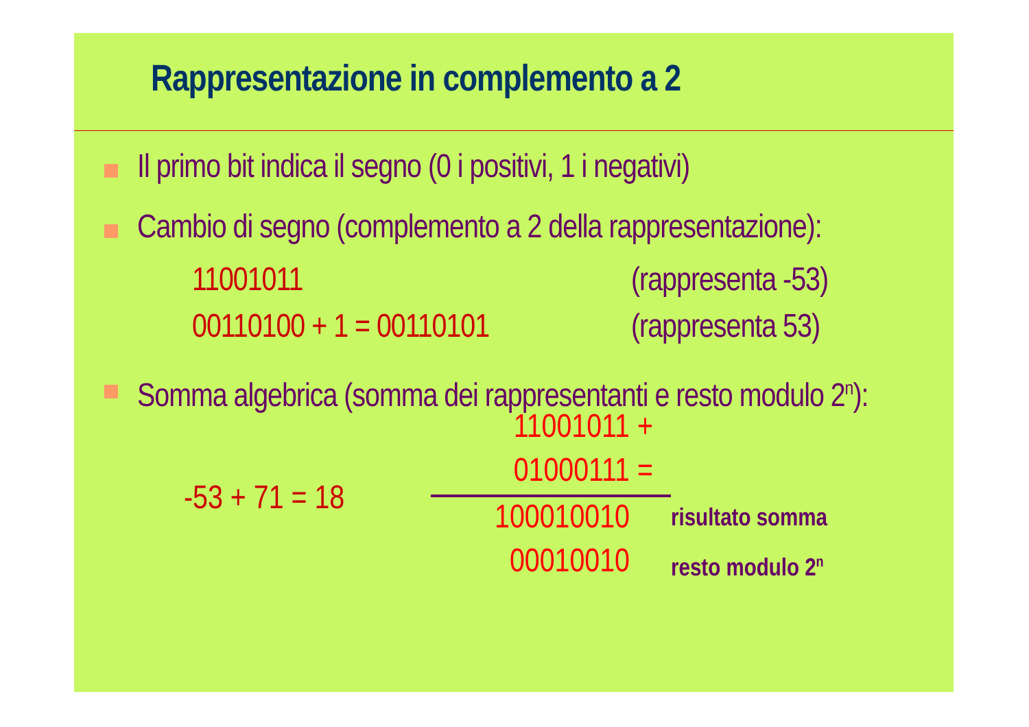Rappresentazione in complemento a 2
Il primo bit indica il segno (0 i positivi, 1 i negativi)
Cambio di segno (complemento a 2 della rappresentazione):
11001011 (rappresenta -53)
00110100 + 1 = 00110101 (rappresenta 53)
Somma algebrica (somma dei rappresentanti e resto modulo 2<sup>n</sup>):
-53 + 71 = 18
11001011 +
01000111 =
100010010 risultato somma
00010010 resto modulo 2<sup>n</sup>